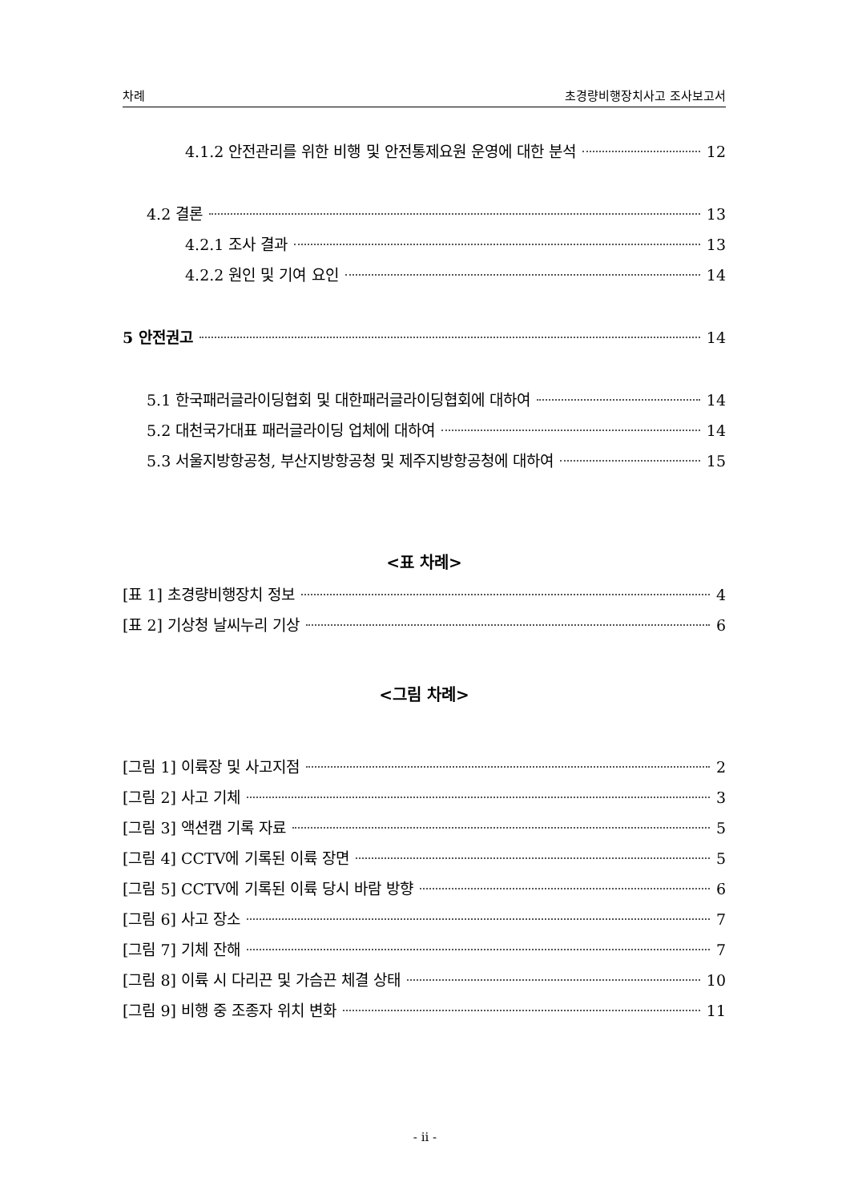차례 초경량비행장치사고 조사보고서
4.1.2 안전관리를 위한 비행 및 안전통제요원 운영에 대한 분석 12
4.2 결론 13
4.2.1 조사 결과 13
4.2.2 원인 및 기여 요인 14
5 안전권고 14
5.1 한국패러글라이딩협회 및 대한패러글라이딩협회에 대하여 14
5.2 대천국가대표 패러글라이딩 업체에 대하여 14
5.3 서울지방항공청, 부산지방항공청 및 제주지방항공청에 대하여 15
<표 차례>
[표 1] 초경량비행장치 정보 4
[표 2] 기상청 날씨누리 기상 6
<그림 차례>
[그림 1] 이륙장 및 사고지점 2
[그림 2] 사고 기체 3
[그림 3] 액션캠 기록 자료 5
[그림 4] CCTV에 기록된 이륙 장면 5
[그림 5] CCTV에 기록된 이륙 당시 바람 방향 6
[그림 6] 사고 장소 7
[그림 7] 기체 잔해 7
[그림 8] 이륙 시 다리끈 및 가슴끈 체결 상태 10
[그림 9] 비행 중 조종자 위치 변화 11
- ii -